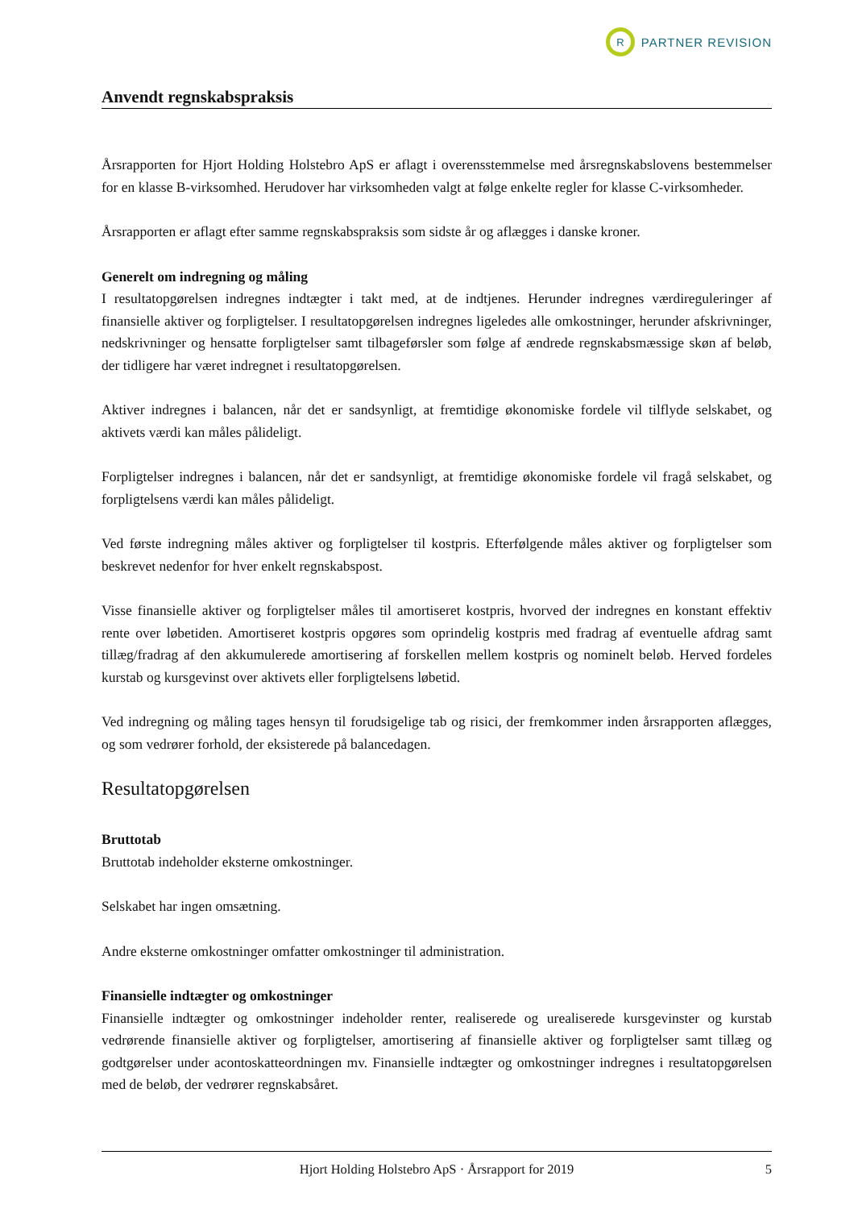R
PARTNER REVISION
Anvendt regnskabspraksis
Årsrapporten for Hjort Holding Holstebro ApS er aflagt i overensstemmelse med årsregnskabslovens bestemmelser for en klasse B-virksomhed. Herudover har virksomheden valgt at følge enkelte regler for klasse C-virksomheder.
Årsrapporten er aflagt efter samme regnskabspraksis som sidste år og aflægges i danske kroner.
Generelt om indregning og måling
I resultatopgørelsen indregnes indtægter i takt med, at de indtjenes. Herunder indregnes værdireguleringer af finansielle aktiver og forpligtelser. I resultatopgørelsen indregnes ligeledes alle omkostninger, herunder afskrivninger, nedskrivninger og hensatte forpligtelser samt tilbageførsler som følge af ændrede regnskabsmæssige skøn af beløb, der tidligere har været indregnet i resultatopgørelsen.
Aktiver indregnes i balancen, når det er sandsynligt, at fremtidige økonomiske fordele vil tilflyde selskabet, og aktivets værdi kan måles pålideligt.
Forpligtelser indregnes i balancen, når det er sandsynligt, at fremtidige økonomiske fordele vil fragå selskabet, og forpligtelsens værdi kan måles pålideligt.
Ved første indregning måles aktiver og forpligtelser til kostpris. Efterfølgende måles aktiver og forpligtelser som beskrevet nedenfor for hver enkelt regnskabspost.
Visse finansielle aktiver og forpligtelser måles til amortiseret kostpris, hvorved der indregnes en konstant effektiv rente over løbetiden. Amortiseret kostpris opgøres som oprindelig kostpris med fradrag af eventuelle afdrag samt tillæg/fradrag af den akkumulerede amortisering af forskellen mellem kostpris og nominelt beløb. Herved fordeles kurstab og kursgevinst over aktivets eller forpligtelsens løbetid.
Ved indregning og måling tages hensyn til forudsigelige tab og risici, der fremkommer inden årsrapporten aflægges, og som vedrører forhold, der eksisterede på balancedagen.
Resultatopgørelsen
Bruttotab
Bruttotab indeholder eksterne omkostninger.
Selskabet har ingen omsætning.
Andre eksterne omkostninger omfatter omkostninger til administration.
Finansielle indtægter og omkostninger
Finansielle indtægter og omkostninger indeholder renter, realiserede og urealiserede kursgevinster og kurstab vedrørende finansielle aktiver og forpligtelser, amortisering af finansielle aktiver og forpligtelser samt tillæg og godtgørelser under acontoskatteordningen mv. Finansielle indtægter og omkostninger indregnes i resultatopgørelsen med de beløb, der vedrører regnskabsåret.
Hjort Holding Holstebro ApS · Årsrapport for 2019 5